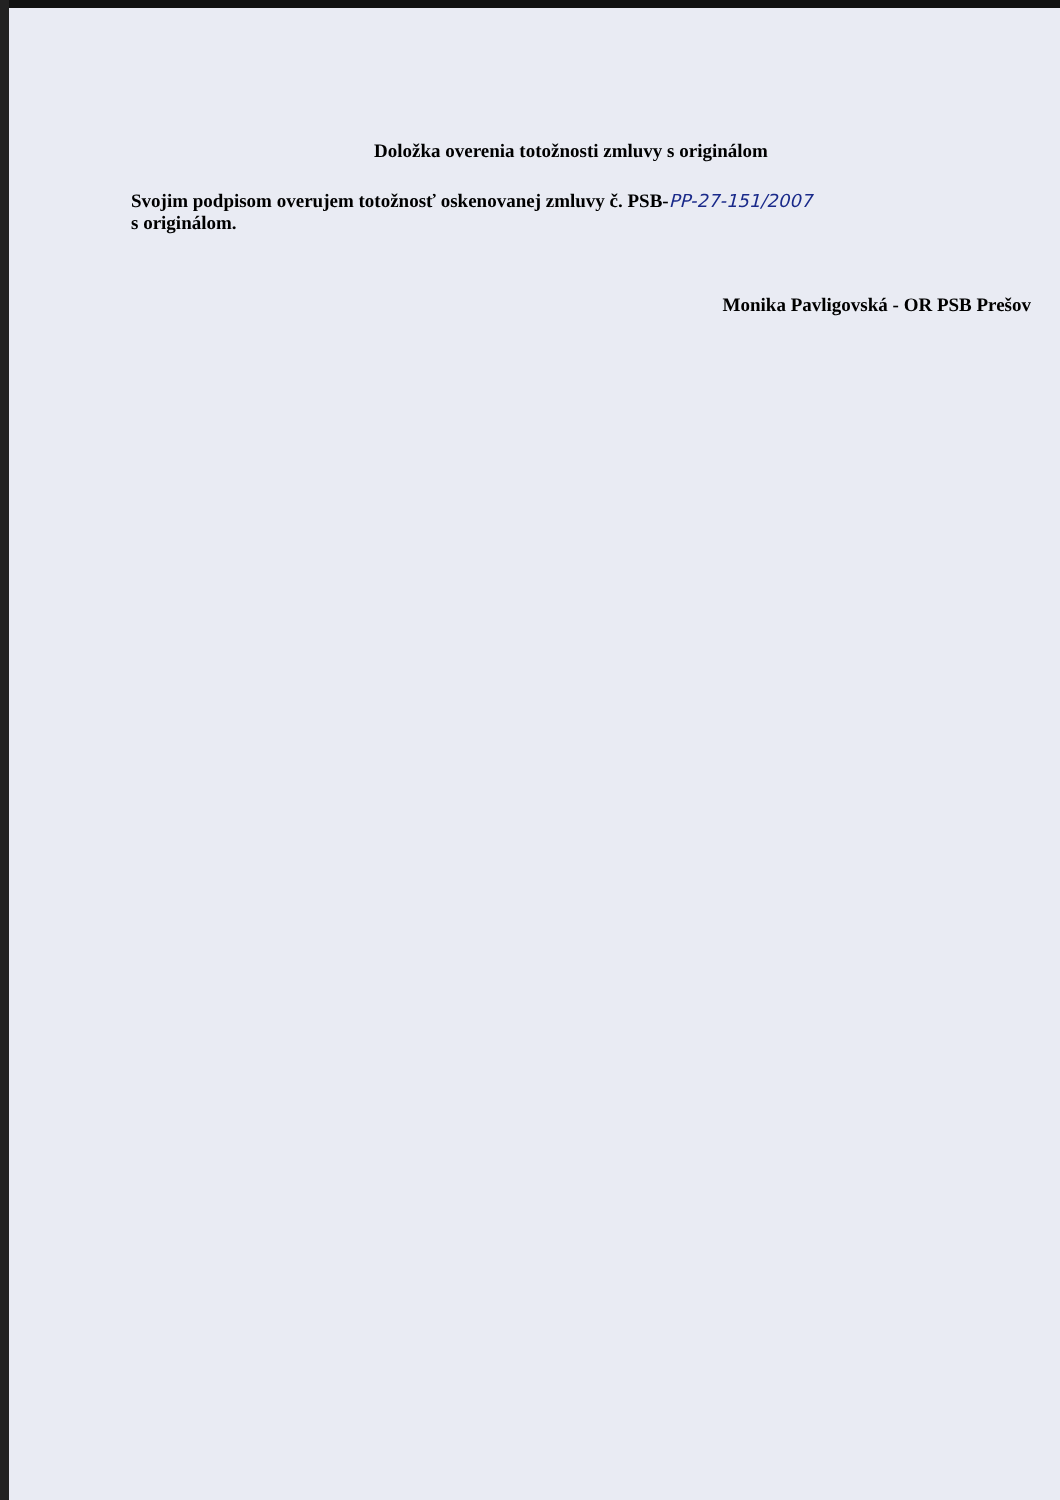Doložka overenia totožnosti zmluvy s originálom
Svojim podpisom overujem totožnosť oskenovanej zmluvy č. PSB-PP-27-151/2007
s originálom.
Monika Pavligovská - OR PSB Prešov